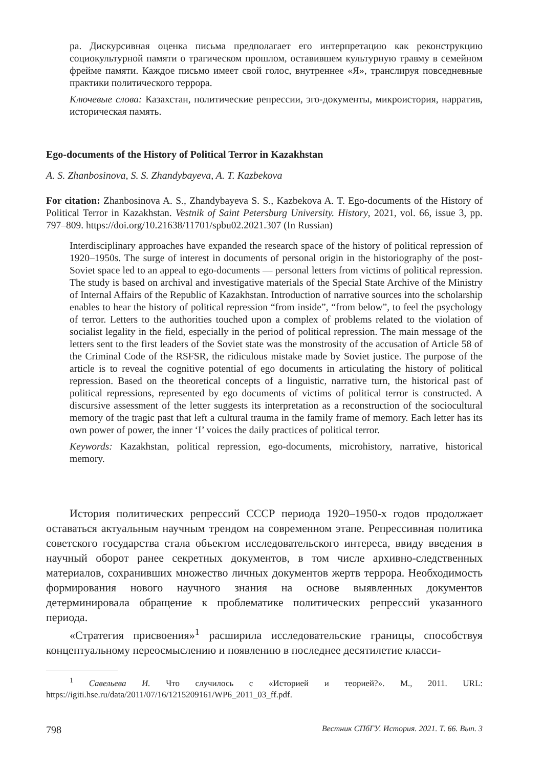ра. Дискурсивная оценка письма предполагает его интерпретацию как реконструкцию социокультурной памяти о трагическом прошлом, оставившем культурную травму в семейном фрейме памяти. Каждое письмо имеет свой голос, внутреннее «Я», транслируя повседневные практики политического террора.
Ключевые слова: Казахстан, политические репрессии, эго-документы, микроистория, нарратив, историческая память.
Ego-documents of the History of Political Terror in Kazakhstan
A. S. Zhanbosinova, S. S. Zhandybayeva, A. T. Kazbekova
For citation: Zhanbosinova A. S., Zhandybayeva S. S., Kazbekova A. T. Ego-documents of the History of Political Terror in Kazakhstan. Vestnik of Saint Petersburg University. History, 2021, vol. 66, issue 3, pp. 797–809. https://doi.org/10.21638/11701/spbu02.2021.307 (In Russian)
Interdisciplinary approaches have expanded the research space of the history of political repression of 1920–1950s. The surge of interest in documents of personal origin in the historiography of the post-Soviet space led to an appeal to ego-documents — personal letters from victims of political repression. The study is based on archival and investigative materials of the Special State Archive of the Ministry of Internal Affairs of the Republic of Kazakhstan. Introduction of narrative sources into the scholarship enables to hear the history of political repression “from inside”, “from below”, to feel the psychology of terror. Letters to the authorities touched upon a complex of problems related to the violation of socialist legality in the field, especially in the period of political repression. The main message of the letters sent to the first leaders of the Soviet state was the monstrosity of the accusation of Article 58 of the Criminal Code of the RSFSR, the ridiculous mistake made by Soviet justice. The purpose of the article is to reveal the cognitive potential of ego documents in articulating the history of political repression. Based on the theoretical concepts of a linguistic, narrative turn, the historical past of political repressions, represented by ego documents of victims of political terror is constructed. A discursive assessment of the letter suggests its interpretation as a reconstruction of the sociocultural memory of the tragic past that left a cultural trauma in the family frame of memory. Each letter has its own power of power, the inner ‘I’ voices the daily practices of political terror.
Keywords: Kazakhstan, political repression, ego-documents, microhistory, narrative, historical memory.
История политических репрессий СССР периода 1920–1950-х годов продолжает оставаться актуальным научным трендом на современном этапе. Репрессивная политика советского государства стала объектом исследовательского интереса, ввиду введения в научный оборот ранее секретных документов, в том числе архивно-следственных материалов, сохранивших множество личных документов жертв террора. Необходимость формирования нового научного знания на основе выявленных документов детерминировала обращение к проблематике политических репрессий указанного периода.
«Стратегия присвоения»<sup>1</sup> расширила исследовательские границы, способствуя концептуальному переосмыслению и появлению в последнее десятилетие класси-
<sup>1</sup> Савельева И. Что случилось с «Историей и теорией?». М., 2011. URL: https://igiti.hse.ru/data/2011/07/16/1215209161/WP6_2011_03_ff.pdf.
798 Вестник СПбГУ. История. 2021. Т. 66. Вып. 3